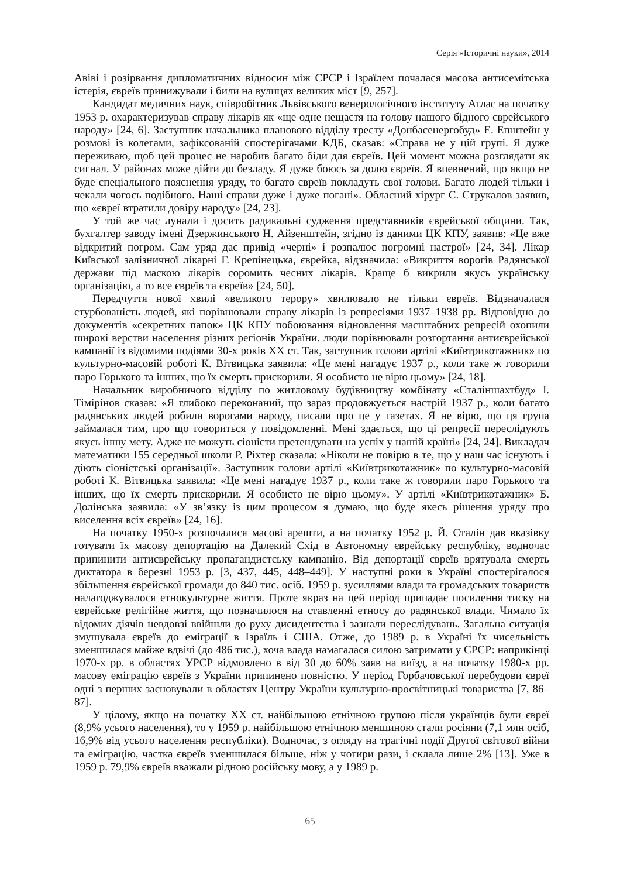Серія «Історичні науки», 2014
Авіві і розірвання дипломатичних відносин між СРСР і Ізраїлем почалася масова антисемітська істерія, євреїв принижували і били на вулицях великих міст [9, 257].
Кандидат медичних наук, співробітник Львівського венерологічного інституту Атлас на початку 1953 р. охарактеризував справу лікарів як «ще одне нещастя на голову нашого бідного єврейського народу» [24, 6]. Заступник начальника планового відділу тресту «Донбасенергобуд» Е. Епштейн у розмові із колегами, зафіксованій спостерігачами КДБ, сказав: «Справа не у цій групі. Я дуже переживаю, щоб цей процес не наробив багато біди для євреїв. Цей момент можна розглядати як сигнал. У районах може дійти до безладу. Я дуже боюсь за долю євреїв. Я впевнений, що якщо не буде спеціального пояснення уряду, то багато євреїв покладуть свої голови. Багато людей тільки і чекали чогось подібного. Наші справи дуже і дуже погані». Обласний хірург С. Струкалов заявив, що «євреї втратили довіру народу» [24, 23].
У той же час лунали і досить радикальні судження представників єврейської общини. Так, бухгалтер заводу імені Дзержинського Н. Айзенштейн, згідно із даними ЦК КПУ, заявив: «Це вже відкритий погром. Сам уряд дає привід «черні» і розпалює погромні настрої» [24, 34]. Лікар Київської залізничної лікарні Г. Крепінецька, єврейка, відзначила: «Викриття ворогів Радянської держави під маскою лікарів соромить чесних лікарів. Краще б викрили якусь українську організацію, а то все євреїв та євреїв» [24, 50].
Передчуття нової хвилі «великого терору» хвилювало не тільки євреїв. Відзначалася стурбованість людей, які порівнювали справу лікарів із репресіями 1937–1938 рр. Відповідно до документів «секретних папок» ЦК КПУ побоювання відновлення масштабних репресій охопили широкі верстви населення різних регіонів України. люди порівнювали розгортання антиєврейської кампанії із відомими подіями 30-х років ХХ ст. Так, заступник голови артілі «Київтрикотажник» по культурно-масовій роботі К. Вітвицька заявила: «Це мені нагадує 1937 р., коли таке ж говорили паро Горького та інших, що їх смерть прискорили. Я особисто не вірю цьому» [24, 18].
Начальник виробничого відділу по житловому будівництву комбінату «Сталіншахтбуд» І. Тімірінов сказав: «Я глибоко переконаний, що зараз продовжується настрій 1937 р., коли багато радянських людей робили ворогами народу, писали про це у газетах. Я не вірю, що ця група займалася тим, про що говориться у повідомленні. Мені здається, що ці репресії переслідують якусь іншу мету. Адже не можуть сіоністи претендувати на успіх у нашій країні» [24, 24]. Викладач математики 155 середньої школи Р. Ріхтер сказала: «Ніколи не повірю в те, що у наш час існують і діють сіоністські організації». Заступник голови артілі «Київтрикотажник» по культурно-масовій роботі К. Вітвицька заявила: «Це мені нагадує 1937 р., коли таке ж говорили паро Горького та інших, що їх смерть прискорили. Я особисто не вірю цьому». У артілі «Київтрикотажник» Б. Долінська заявила: «У зв’язку із цим процесом я думаю, що буде якесь рішення уряду про виселення всіх євреїв» [24, 16].
На початку 1950-х розпочалися масові арешти, а на початку 1952 р. Й. Сталін дав вказівку готувати їх масову депортацію на Далекий Схід в Автономну єврейську республіку, водночас припинити антиєврейську пропагандистську кампанію. Від депортації євреїв врятувала смерть диктатора в березні 1953 р. [3, 437, 445, 448–449]. У наступні роки в Україні спостерігалося збільшення єврейської громади до 840 тис. осіб. 1959 р. зусиллями влади та громадських товариств налагоджувалося етнокультурне життя. Проте якраз на цей період припадає посилення тиску на єврейське релігійне життя, що позначилося на ставленні етносу до радянської влади. Чимало їх відомих діячів невдовзі ввійшли до руху дисидентства і зазнали переслідувань. Загальна ситуація змушувала євреїв до еміграції в Ізраїль і США. Отже, до 1989 р. в Україні їх чисельність зменшилася майже вдвічі (до 486 тис.), хоча влада намагалася силою затримати у СРСР: наприкінці 1970-х рр. в областях УРСР відмовлено в від 30 до 60% заяв на виїзд, а на початку 1980-х рр. масову еміграцію євреїв з України припинено повністю. У період Горбачовської перебудови євреї одні з перших засновували в областях Центру України культурно-просвітницькі товариства [7, 86–87].
У цілому, якщо на початку ХХ ст. найбільшою етнічною групою після українців були євреї (8,9% усього населення), то у 1959 р. найбільшою етнічною меншиною стали росіяни (7,1 млн осіб, 16,9% від усього населення республіки). Водночас, з огляду на трагічні події Другої світової війни та еміграцію, частка євреїв зменшилася більше, ніж у чотири рази, і склала лише 2% [13]. Уже в 1959 р. 79,9% євреїв вважали рідною російську мову, а у 1989 р.
65